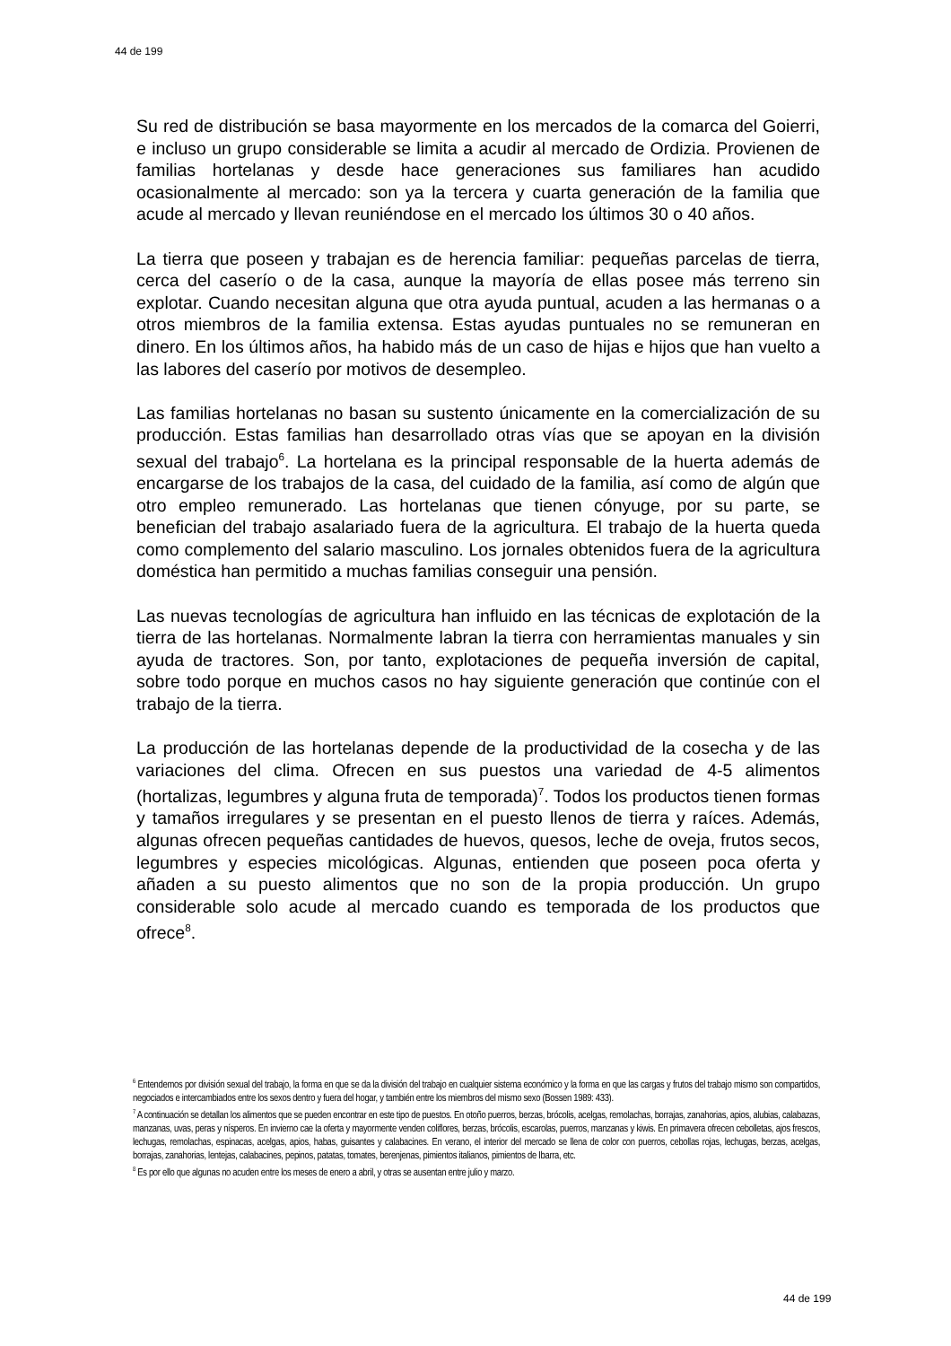44 de 199
Su red de distribución se basa mayormente en los mercados de la comarca del Goierri, e incluso un grupo considerable se limita a acudir al mercado de Ordizia. Provienen de familias hortelanas y desde hace generaciones sus familiares han acudido ocasionalmente al mercado: son ya la tercera y cuarta generación de la familia que acude al mercado y llevan reuniéndose en el mercado los últimos 30 o 40 años.
La tierra que poseen y trabajan es de herencia familiar: pequeñas parcelas de tierra, cerca del caserío o de la casa, aunque la mayoría de ellas posee más terreno sin explotar. Cuando necesitan alguna que otra ayuda puntual, acuden a las hermanas o a otros miembros de la familia extensa. Estas ayudas puntuales no se remuneran en dinero. En los últimos años, ha habido más de un caso de hijas e hijos que han vuelto a las labores del caserío por motivos de desempleo.
Las familias hortelanas no basan su sustento únicamente en la comercialización de su producción. Estas familias han desarrollado otras vías que se apoyan en la división sexual del trabajo<sup>6</sup>. La hortelana es la principal responsable de la huerta además de encargarse de los trabajos de la casa, del cuidado de la familia, así como de algún que otro empleo remunerado. Las hortelanas que tienen cónyuge, por su parte, se benefician del trabajo asalariado fuera de la agricultura. El trabajo de la huerta queda como complemento del salario masculino. Los jornales obtenidos fuera de la agricultura doméstica han permitido a muchas familias conseguir una pensión.
Las nuevas tecnologías de agricultura han influido en las técnicas de explotación de la tierra de las hortelanas. Normalmente labran la tierra con herramientas manuales y sin ayuda de tractores. Son, por tanto, explotaciones de pequeña inversión de capital, sobre todo porque en muchos casos no hay siguiente generación que continúe con el trabajo de la tierra.
La producción de las hortelanas depende de la productividad de la cosecha y de las variaciones del clima. Ofrecen en sus puestos una variedad de 4-5 alimentos (hortalizas, legumbres y alguna fruta de temporada)<sup>7</sup>. Todos los productos tienen formas y tamaños irregulares y se presentan en el puesto llenos de tierra y raíces. Además, algunas ofrecen pequeñas cantidades de huevos, quesos, leche de oveja, frutos secos, legumbres y especies micológicas. Algunas, entienden que poseen poca oferta y añaden a su puesto alimentos que no son de la propia producción. Un grupo considerable solo acude al mercado cuando es temporada de los productos que ofrece<sup>8</sup>.
<sup>6</sup> Entendemos por división sexual del trabajo, la forma en que se da la división del trabajo en cualquier sistema económico y la forma en que las cargas y frutos del trabajo mismo son compartidos, negociados e intercambiados entre los sexos dentro y fuera del hogar, y también entre los miembros del mismo sexo (Bossen 1989: 433).
<sup>7</sup> A continuación se detallan los alimentos que se pueden encontrar en este tipo de puestos. En otoño puerros, berzas, brócolis, acelgas, remolachas, borrajas, zanahorias, apios, alubias, calabazas, manzanas, uvas, peras y nísperos. En invierno cae la oferta y mayormente venden coliflores, berzas, brócolis, escarolas, puerros, manzanas y kiwis. En primavera ofrecen cebolletas, ajos frescos, lechugas, remolachas, espinacas, acelgas, apios, habas, guisantes y calabacines. En verano, el interior del mercado se llena de color con puerros, cebollas rojas, lechugas, berzas, acelgas, borrajas, zanahorias, lentejas, calabacines, pepinos, patatas, tomates, berenjenas, pimientos italianos, pimientos de Ibarra, etc.
<sup>8</sup> Es por ello que algunas no acuden entre los meses de enero a abril, y otras se ausentan entre julio y marzo.
44 de 199